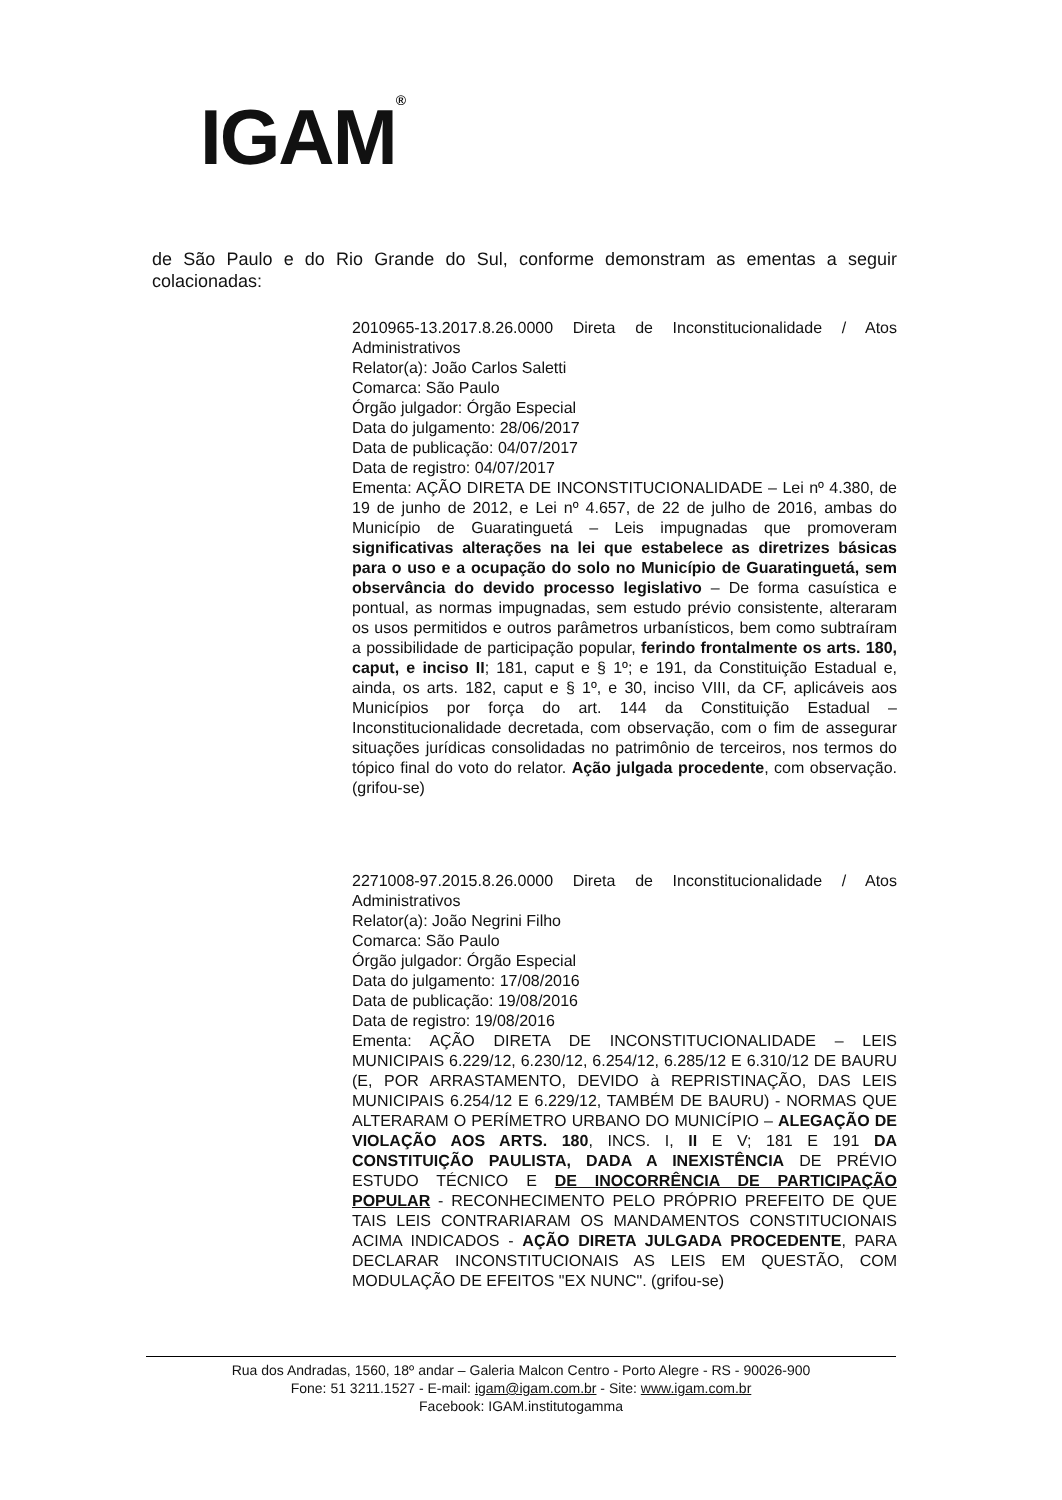IGAM<sup>®</sup>
de São Paulo e do Rio Grande do Sul, conforme demonstram as ementas a seguir colacionadas:
2010965-13.2017.8.26.0000 Direta de Inconstitucionalidade / Atos Administrativos
Relator(a): João Carlos Saletti
Comarca: São Paulo
Órgão julgador: Órgão Especial
Data do julgamento: 28/06/2017
Data de publicação: 04/07/2017
Data de registro: 04/07/2017
Ementa: AÇÃO DIRETA DE INCONSTITUCIONALIDADE – Lei nº 4.380, de 19 de junho de 2012, e Lei nº 4.657, de 22 de julho de 2016, ambas do Município de Guaratinguetá – Leis impugnadas que promoveram significativas alterações na lei que estabelece as diretrizes básicas para o uso e a ocupação do solo no Município de Guaratinguetá, sem observância do devido processo legislativo – De forma casuística e pontual, as normas impugnadas, sem estudo prévio consistente, alteraram os usos permitidos e outros parâmetros urbanísticos, bem como subtraíram a possibilidade de participação popular, ferindo frontalmente os arts. 180, caput, e inciso II; 181, caput e § 1º; e 191, da Constituição Estadual e, ainda, os arts. 182, caput e § 1º, e 30, inciso VIII, da CF, aplicáveis aos Municípios por força do art. 144 da Constituição Estadual – Inconstitucionalidade decretada, com observação, com o fim de assegurar situações jurídicas consolidadas no patrimônio de terceiros, nos termos do tópico final do voto do relator. Ação julgada procedente, com observação. (grifou-se)
2271008-97.2015.8.26.0000 Direta de Inconstitucionalidade / Atos Administrativos
Relator(a): João Negrini Filho
Comarca: São Paulo
Órgão julgador: Órgão Especial
Data do julgamento: 17/08/2016
Data de publicação: 19/08/2016
Data de registro: 19/08/2016
Ementa: AÇÃO DIRETA DE INCONSTITUCIONALIDADE – LEIS MUNICIPAIS 6.229/12, 6.230/12, 6.254/12, 6.285/12 E 6.310/12 DE BAURU (E, POR ARRASTAMENTO, DEVIDO à REPRISTINAÇÃO, DAS LEIS MUNICIPAIS 6.254/12 E 6.229/12, TAMBÉM DE BAURU) - NORMAS QUE ALTERARAM O PERÍMETRO URBANO DO MUNICÍPIO – ALEGAÇÃO DE VIOLAÇÃO AOS ARTS. 180, INCS. I, II E V; 181 E 191 DA CONSTITUIÇÃO PAULISTA, DADA A INEXISTÊNCIA DE PRÉVIO ESTUDO TÉCNICO E DE INOCORRÊNCIA DE PARTICIPAÇÃO POPULAR - RECONHECIMENTO PELO PRÓPRIO PREFEITO DE QUE TAIS LEIS CONTRARIARAM OS MANDAMENTOS CONSTITUCIONAIS ACIMA INDICADOS - AÇÃO DIRETA JULGADA PROCEDENTE, PARA DECLARAR INCONSTITUCIONAIS AS LEIS EM QUESTÃO, COM MODULAÇÃO DE EFEITOS "EX NUNC". (grifou-se)
Rua dos Andradas, 1560, 18º andar – Galeria Malcon Centro - Porto Alegre - RS - 90026-900
Fone: 51 3211.1527 - E-mail: igam@igam.com.br - Site: www.igam.com.br
Facebook: IGAM.institutogamma